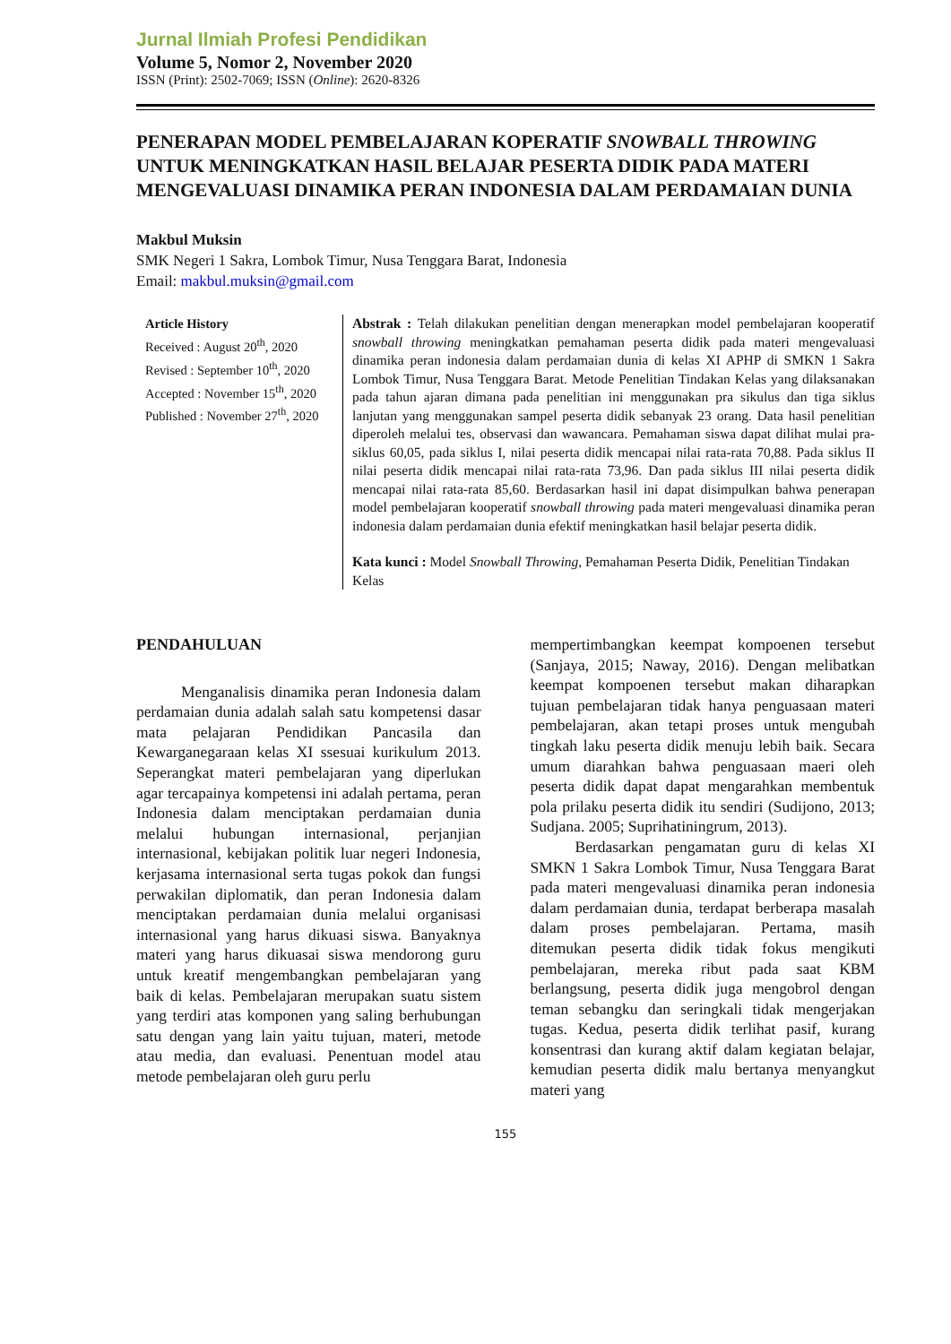Jurnal Ilmiah Profesi Pendidikan
Volume 5, Nomor 2, November 2020
ISSN (Print): 2502-7069; ISSN (Online): 2620-8326
PENERAPAN MODEL PEMBELAJARAN KOPERATIF SNOWBALL THROWING UNTUK MENINGKATKAN HASIL BELAJAR PESERTA DIDIK PADA MATERI MENGEVALUASI DINAMIKA PERAN INDONESIA DALAM PERDAMAIAN DUNIA
Makbul Muksin
SMK Negeri 1 Sakra, Lombok Timur, Nusa Tenggara Barat, Indonesia
Email: makbul.muksin@gmail.com
Article History
Received : August 20<sup>th</sup>, 2020
Revised : September 10<sup>th</sup>, 2020
Accepted : November 15<sup>th</sup>, 2020
Published : November 27<sup>th</sup>, 2020
Abstrak : Telah dilakukan penelitian dengan menerapkan model pembelajaran kooperatif snowball throwing meningkatkan pemahaman peserta didik pada materi mengevaluasi dinamika peran indonesia dalam perdamaian dunia di kelas XI APHP di SMKN 1 Sakra Lombok Timur, Nusa Tenggara Barat. Metode Penelitian Tindakan Kelas yang dilaksanakan pada tahun ajaran dimana pada penelitian ini menggunakan pra sikulus dan tiga siklus lanjutan yang menggunakan sampel peserta didik sebanyak 23 orang. Data hasil penelitian diperoleh melalui tes, observasi dan wawancara. Pemahaman siswa dapat dilihat mulai pra-siklus 60,05, pada siklus I, nilai peserta didik mencapai nilai rata-rata 70,88. Pada siklus II nilai peserta didik mencapai nilai rata-rata 73,96. Dan pada siklus III nilai peserta didik mencapai nilai rata-rata 85,60. Berdasarkan hasil ini dapat disimpulkan bahwa penerapan model pembelajaran kooperatif snowball throwing pada materi mengevaluasi dinamika peran indonesia dalam perdamaian dunia efektif meningkatkan hasil belajar peserta didik.
Kata kunci : Model Snowball Throwing, Pemahaman Peserta Didik, Penelitian Tindakan Kelas
PENDAHULUAN
Menganalisis dinamika peran Indonesia dalam perdamaian dunia adalah salah satu kompetensi dasar mata pelajaran Pendidikan Pancasila dan Kewarganegaraan kelas XI ssesuai kurikulum 2013. Seperangkat materi pembelajaran yang diperlukan agar tercapainya kompetensi ini adalah pertama, peran Indonesia dalam menciptakan perdamaian dunia melalui hubungan internasional, perjanjian internasional, kebijakan politik luar negeri Indonesia, kerjasama internasional serta tugas pokok dan fungsi perwakilan diplomatik, dan peran Indonesia dalam menciptakan perdamaian dunia melalui organisasi internasional yang harus dikuasi siswa. Banyaknya materi yang harus dikuasai siswa mendorong guru untuk kreatif mengembangkan pembelajaran yang baik di kelas. Pembelajaran merupakan suatu sistem yang terdiri atas komponen yang saling berhubungan satu dengan yang lain yaitu tujuan, materi, metode atau media, dan evaluasi. Penentuan model atau metode pembelajaran oleh guru perlu
mempertimbangkan keempat kompoenen tersebut (Sanjaya, 2015; Naway, 2016). Dengan melibatkan keempat kompoenen tersebut makan diharapkan tujuan pembelajaran tidak hanya penguasaan materi pembelajaran, akan tetapi proses untuk mengubah tingkah laku peserta didik menuju lebih baik. Secara umum diarahkan bahwa penguasaan maeri oleh peserta didik dapat dapat mengarahkan membentuk pola prilaku peserta didik itu sendiri (Sudijono, 2013; Sudjana. 2005; Suprihatiningrum, 2013).
Berdasarkan pengamatan guru di kelas XI SMKN 1 Sakra Lombok Timur, Nusa Tenggara Barat pada materi mengevaluasi dinamika peran indonesia dalam perdamaian dunia, terdapat berberapa masalah dalam proses pembelajaran. Pertama, masih ditemukan peserta didik tidak fokus mengikuti pembelajaran, mereka ribut pada saat KBM berlangsung, peserta didik juga mengobrol dengan teman sebangku dan seringkali tidak mengerjakan tugas. Kedua, peserta didik terlihat pasif, kurang konsentrasi dan kurang aktif dalam kegiatan belajar, kemudian peserta didik malu bertanya menyangkut materi yang
155